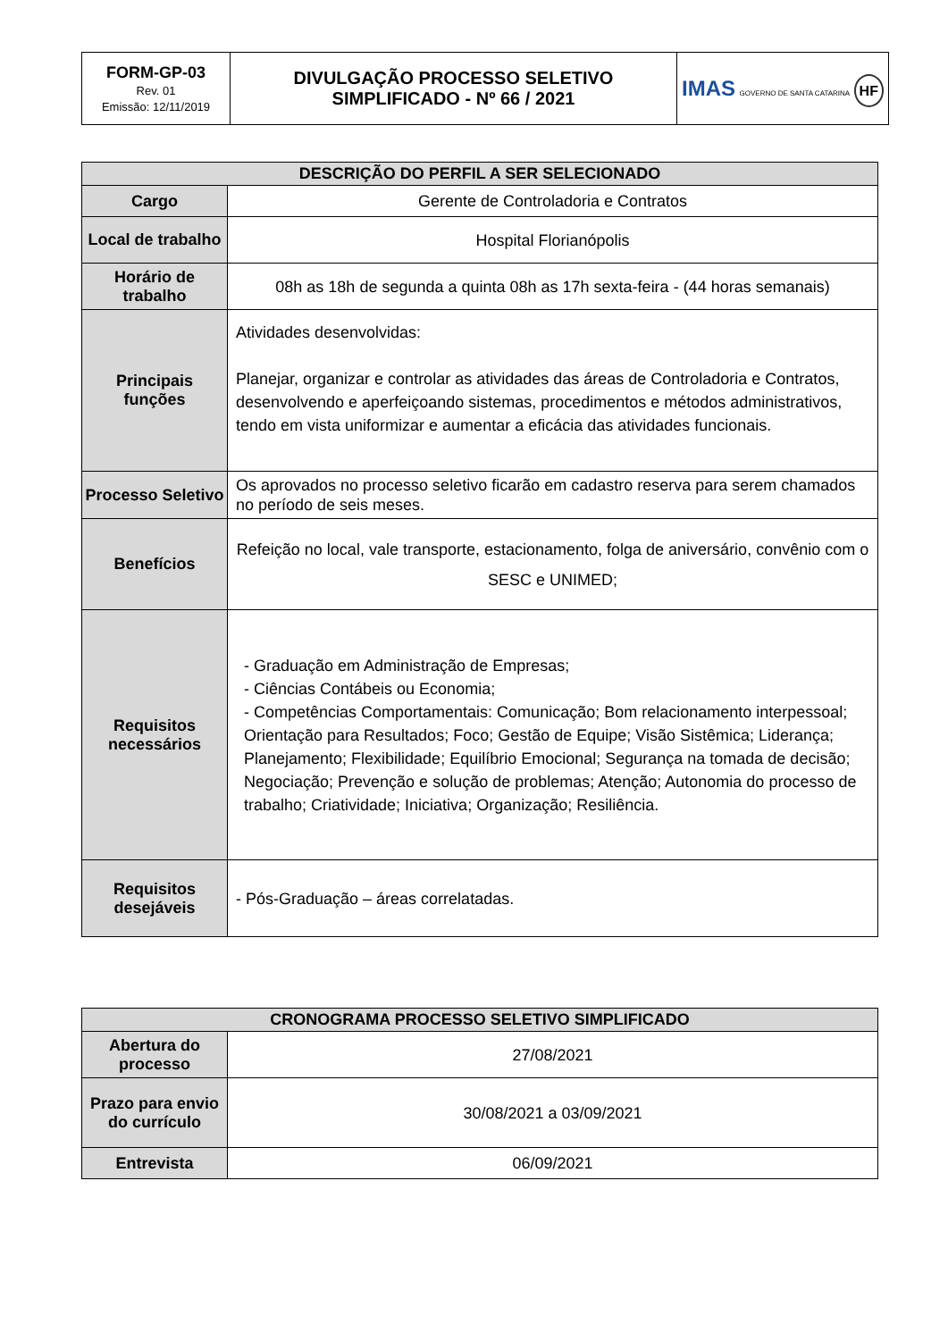| FORM-GP-03 Rev. 01 Emissão: 12/11/2019 | DIVULGAÇÃO PROCESSO SELETIVO SIMPLIFICADO - Nº 66 / 2021 | IMAS GOVERNO DE SANTA CATARINA HF |
| DESCRIÇÃO DO PERFIL A SER SELECIONADO | |
| --- | --- |
| Cargo | Gerente de Controladoria e Contratos |
| Local de trabalho | Hospital Florianópolis |
| Horário de trabalho | 08h as 18h de segunda a quinta 08h as 17h sexta-feira - (44 horas semanais) |
| Principais funções | Atividades desenvolvidas: Planejar, organizar e controlar as atividades das áreas de Controladoria e Contratos, desenvolvendo e aperfeiçoando sistemas, procedimentos e métodos administrativos, tendo em vista uniformizar e aumentar a eficácia das atividades funcionais. |
| Processo Seletivo | Os aprovados no processo seletivo ficarão em cadastro reserva para serem chamados no período de seis meses. |
| Benefícios | Refeição no local, vale transporte, estacionamento, folga de aniversário, convênio com o SESC e UNIMED; |
| Requisitos necessários | - Graduação em Administração de Empresas; - Ciências Contábeis ou Economia; - Competências Comportamentais: Comunicação; Bom relacionamento interpessoal; Orientação para Resultados; Foco; Gestão de Equipe; Visão Sistêmica; Liderança; Planejamento; Flexibilidade; Equilíbrio Emocional; Segurança na tomada de decisão; Negociação; Prevenção e solução de problemas; Atenção; Autonomia do processo de trabalho; Criatividade; Iniciativa; Organização; Resiliência. |
| Requisitos desejáveis | - Pós-Graduação – áreas correlatadas. |
| CRONOGRAMA PROCESSO SELETIVO SIMPLIFICADO | |
| --- | --- |
| Abertura do processo | 27/08/2021 |
| Prazo para envio do currículo | 30/08/2021 a 03/09/2021 |
| Entrevista | 06/09/2021 |